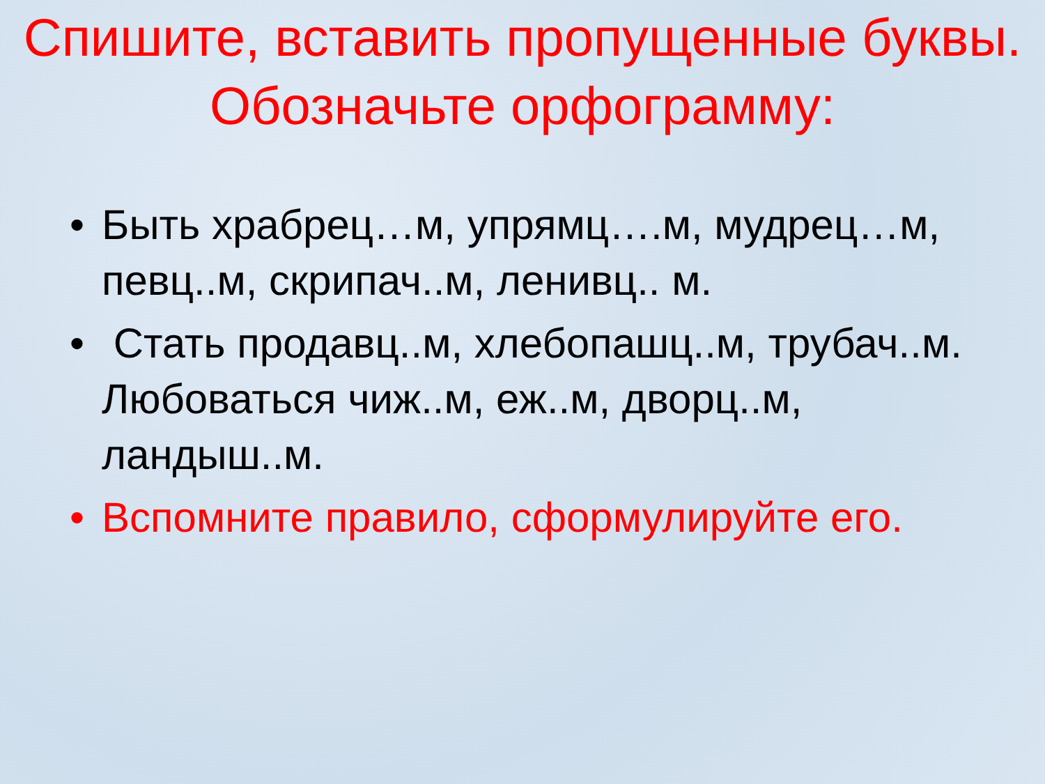Спишите, вставить пропущенные буквы. Обозначьте орфограмму:
• Быть храбрец…м, упрямц….м, мудрец…м, певц..м, скрипач..м, ленивц.. м.
• Стать продавц..м, хлебопашц..м, трубач..м. Любоваться чиж..м, еж..м, дворц..м, ландыш..м.
• Вспомните правило, сформулируйте его.